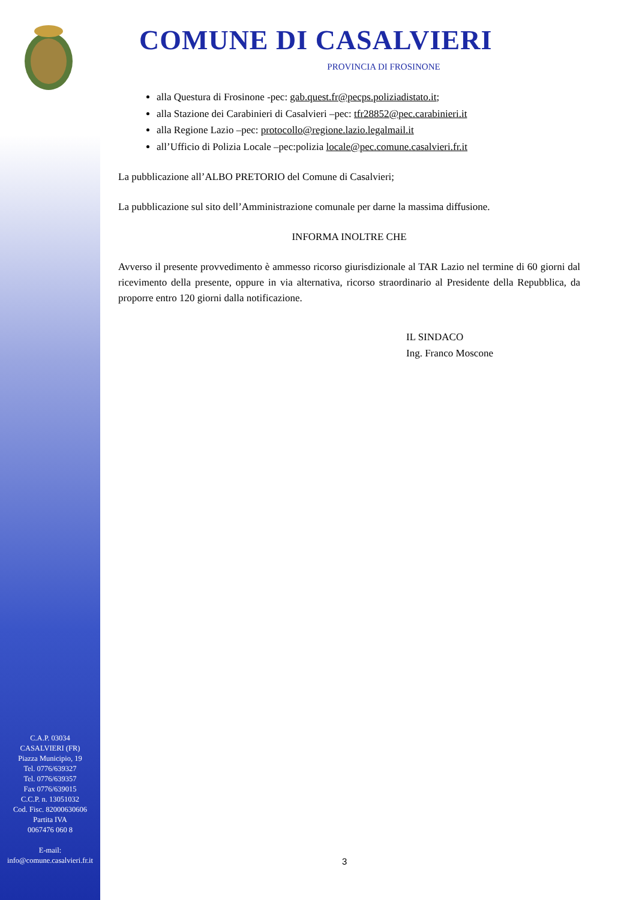C.A.P. 03034
CASALVIERI (FR)
Piazza Municipio, 19
Tel. 0776/639327
Tel. 0776/639357
Fax 0776/639015
C.C.P. n. 13051032
Cod. Fisc. 82000630606
Partita IVA
0067476 060 8
E-mail:
info@comune.casalvieri.fr.it
COMUNE DI CASALVIERI
PROVINCIA DI FROSINONE
alla Questura di Frosinone -pec: gab.quest.fr@pecps.poliziadistato.it;
alla Stazione dei Carabinieri di Casalvieri –pec: tfr28852@pec.carabinieri.it
alla Regione Lazio –pec: protocollo@regione.lazio.legalmail.it
all’Ufficio di Polizia Locale –pec:polizia locale@pec.comune.casalvieri.fr.it
La pubblicazione all’ALBO PRETORIO del Comune di Casalvieri;
La pubblicazione sul sito dell’Amministrazione comunale per darne la massima diffusione.
INFORMA INOLTRE CHE
Avverso il presente provvedimento è ammesso ricorso giurisdizionale al TAR Lazio nel termine di 60 giorni dal ricevimento della presente, oppure in via alternativa, ricorso straordinario al Presidente della Repubblica, da proporre entro 120 giorni dalla notificazione.
IL SINDACO
Ing. Franco Moscone
3